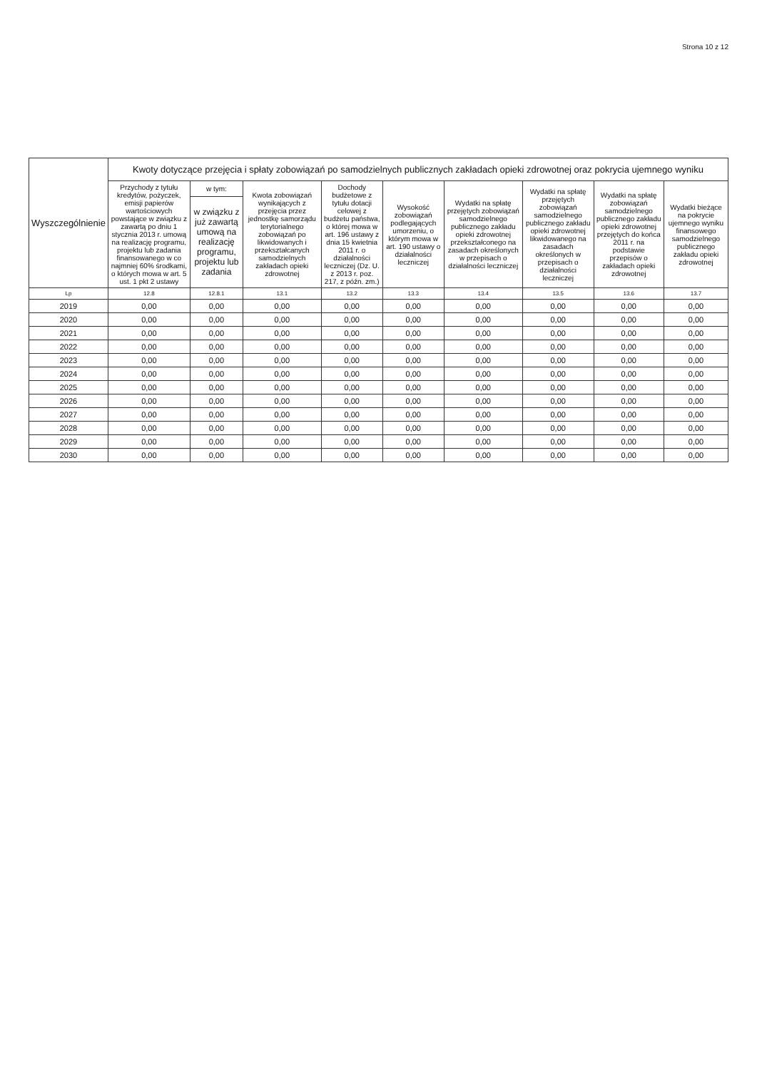Strona 10 z 12
| Wyszczególnienie | Kwoty dotyczące przejęcia i spłaty zobowiązań po samodzielnych publicznych zakładach opieki zdrowotnej oraz pokrycia ujemnego wyniku | | | | | | | | |
| --- | --- | --- | --- | --- | --- | --- | --- | --- | --- |
| | Przychody z tytułu kredytów, pożyczek, emisji papierów wartościowych powstające w związku z zawartą po dniu 1 stycznia 2013 r. umową na realizację programu, projektu lub zadania finansowanego w co najmniej 60% środkami, o których mowa w art. 5 ust. 1 pkt 2 ustawy | w tym: | Kwota zobowiązań wynikających z przejęcia przez jednostkę samorządu terytorialnego zobowiązań po likwidowanych i przekształcanych samodzielnych zakładach opieki zdrowotnej | Dochody budżetowe z tytułu dotacji celowej z budżetu państwa, o której mowa w art. 196 ustawy z dnia 15 kwietnia 2011 r. o działalności leczniczej (Dz. U. z 2013 r. poz. 217, z późn. zm.) | Wysokość zobowiązań podlegających umorzeniu, o którym mowa w art. 190 ustawy o działalności leczniczej | Wydatki na spłatę przejętych zobowiązań samodzielnego publicznego zakładu opieki zdrowotnej przekształconego na zasadach określonych w przepisach o działalności leczniczej | Wydatki na spłatę przejętych zobowiązań samodzielnego publicznego zakładu opieki zdrowotnej likwidowanego na zasadach określonych w przepisach o działalności leczniczej | Wydatki na spłatę zobowiązań samodzielnego publicznego zakładu opieki zdrowotnej przejętych do końca 2011 r. na podstawie przepisów o zakładach opieki zdrowotnej | Wydatki bieżące na pokrycie ujemnego wyniku finansowego samodzielnego publicznego zakładu opieki zdrowotnej |
| | | w związku z już zawartą umową na realizację programu, projektu lub zadania | | | | | | | |
| Lp | 12.8 | 12.8.1 | 13.1 | 13.2 | 13.3 | 13.4 | 13.5 | 13.6 | 13.7 |
| 2019 | 0,00 | 0,00 | 0,00 | 0,00 | 0,00 | 0,00 | 0,00 | 0,00 | 0,00 |
| 2020 | 0,00 | 0,00 | 0,00 | 0,00 | 0,00 | 0,00 | 0,00 | 0,00 | 0,00 |
| 2021 | 0,00 | 0,00 | 0,00 | 0,00 | 0,00 | 0,00 | 0,00 | 0,00 | 0,00 |
| 2022 | 0,00 | 0,00 | 0,00 | 0,00 | 0,00 | 0,00 | 0,00 | 0,00 | 0,00 |
| 2023 | 0,00 | 0,00 | 0,00 | 0,00 | 0,00 | 0,00 | 0,00 | 0,00 | 0,00 |
| 2024 | 0,00 | 0,00 | 0,00 | 0,00 | 0,00 | 0,00 | 0,00 | 0,00 | 0,00 |
| 2025 | 0,00 | 0,00 | 0,00 | 0,00 | 0,00 | 0,00 | 0,00 | 0,00 | 0,00 |
| 2026 | 0,00 | 0,00 | 0,00 | 0,00 | 0,00 | 0,00 | 0,00 | 0,00 | 0,00 |
| 2027 | 0,00 | 0,00 | 0,00 | 0,00 | 0,00 | 0,00 | 0,00 | 0,00 | 0,00 |
| 2028 | 0,00 | 0,00 | 0,00 | 0,00 | 0,00 | 0,00 | 0,00 | 0,00 | 0,00 |
| 2029 | 0,00 | 0,00 | 0,00 | 0,00 | 0,00 | 0,00 | 0,00 | 0,00 | 0,00 |
| 2030 | 0,00 | 0,00 | 0,00 | 0,00 | 0,00 | 0,00 | 0,00 | 0,00 | 0,00 |